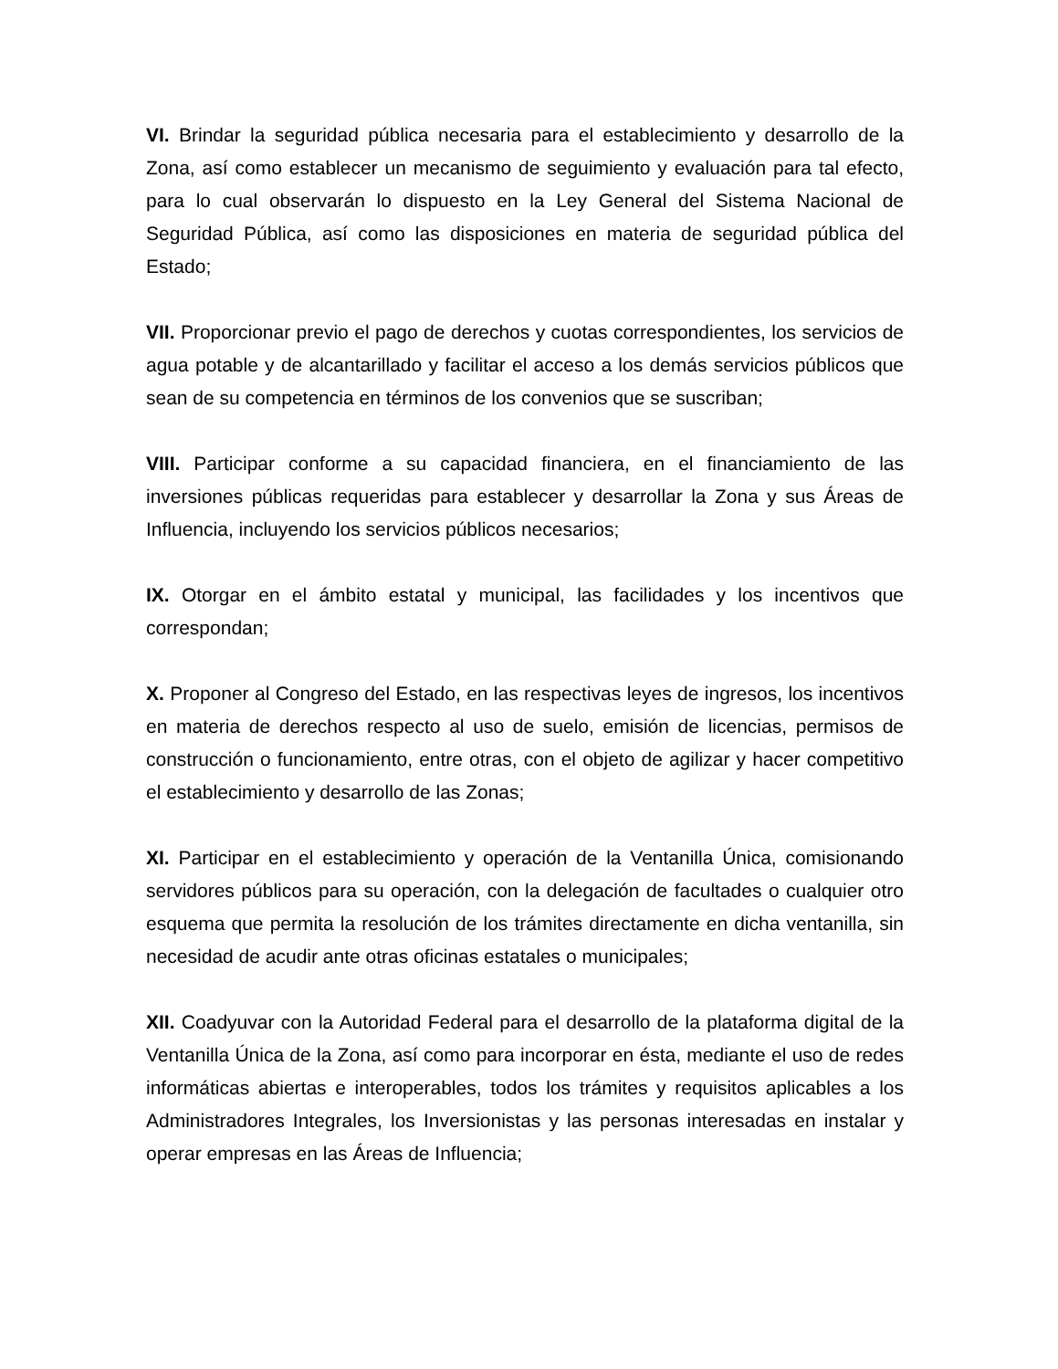VI. Brindar la seguridad pública necesaria para el establecimiento y desarrollo de la Zona, así como establecer un mecanismo de seguimiento y evaluación para tal efecto, para lo cual observarán lo dispuesto en la Ley General del Sistema Nacional de Seguridad Pública, así como las disposiciones en materia de seguridad pública del Estado;
VII. Proporcionar previo el pago de derechos y cuotas correspondientes, los servicios de agua potable y de alcantarillado y facilitar el acceso a los demás servicios públicos que sean de su competencia en términos de los convenios que se suscriban;
VIII. Participar conforme a su capacidad financiera, en el financiamiento de las inversiones públicas requeridas para establecer y desarrollar la Zona y sus Áreas de Influencia, incluyendo los servicios públicos necesarios;
IX. Otorgar en el ámbito estatal y municipal, las facilidades y los incentivos que correspondan;
X. Proponer al Congreso del Estado, en las respectivas leyes de ingresos, los incentivos en materia de derechos respecto al uso de suelo, emisión de licencias, permisos de construcción o funcionamiento, entre otras, con el objeto de agilizar y hacer competitivo el establecimiento y desarrollo de las Zonas;
XI. Participar en el establecimiento y operación de la Ventanilla Única, comisionando servidores públicos para su operación, con la delegación de facultades o cualquier otro esquema que permita la resolución de los trámites directamente en dicha ventanilla, sin necesidad de acudir ante otras oficinas estatales o municipales;
XII. Coadyuvar con la Autoridad Federal para el desarrollo de la plataforma digital de la Ventanilla Única de la Zona, así como para incorporar en ésta, mediante el uso de redes informáticas abiertas e interoperables, todos los trámites y requisitos aplicables a los Administradores Integrales, los Inversionistas y las personas interesadas en instalar y operar empresas en las Áreas de Influencia;